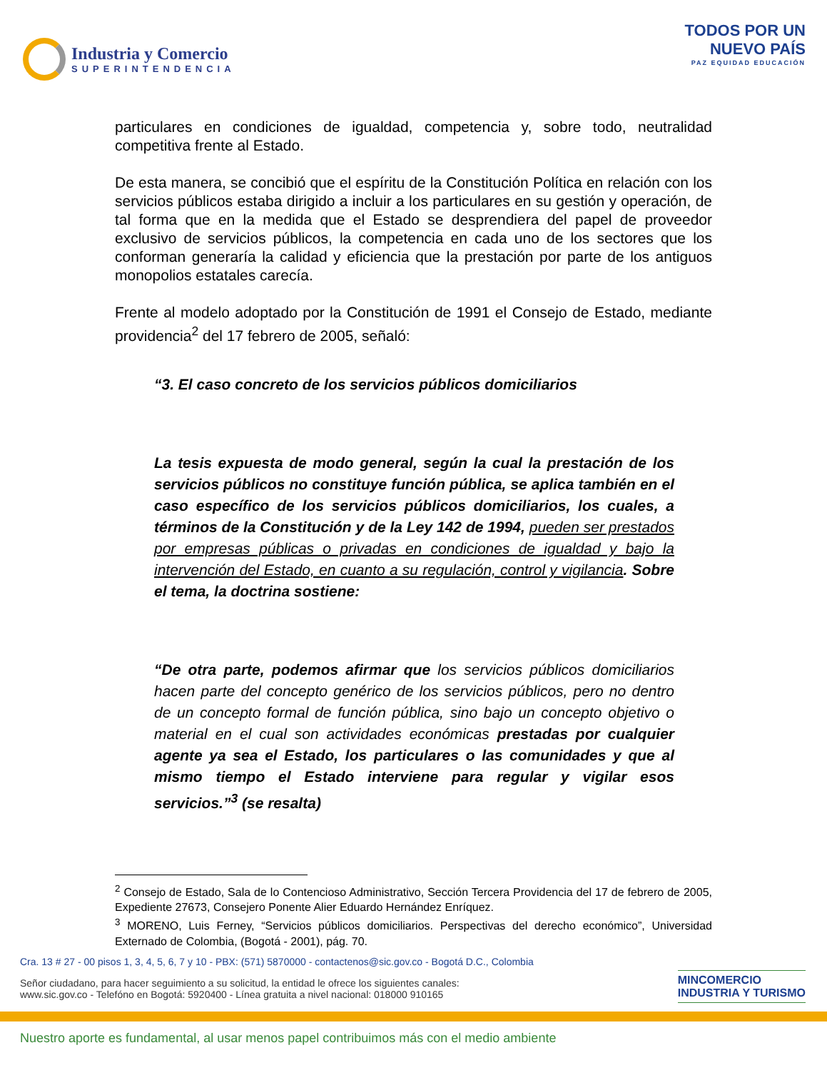Industria y Comercio
SUPERINTENDENCIA
TODOS POR UN
NUEVO PAÍS
PAZ EQUIDAD EDUCACIÓN
particulares en condiciones de igualdad, competencia y, sobre todo, neutralidad competitiva frente al Estado.
De esta manera, se concibió que el espíritu de la Constitución Política en relación con los servicios públicos estaba dirigido a incluir a los particulares en su gestión y operación, de tal forma que en la medida que el Estado se desprendiera del papel de proveedor exclusivo de servicios públicos, la competencia en cada uno de los sectores que los conforman generaría la calidad y eficiencia que la prestación por parte de los antiguos monopolios estatales carecía.
Frente al modelo adoptado por la Constitución de 1991 el Consejo de Estado, mediante providencia<sup>2</sup> del 17 febrero de 2005, señaló:
“3. El caso concreto de los servicios públicos domiciliarios
La tesis expuesta de modo general, según la cual la prestación de los servicios públicos no constituye función pública, se aplica también en el caso específico de los servicios públicos domiciliarios, los cuales, a términos de la Constitución y de la Ley 142 de 1994, pueden ser prestados por empresas públicas o privadas en condiciones de igualdad y bajo la intervención del Estado, en cuanto a su regulación, control y vigilancia. Sobre el tema, la doctrina sostiene:
“De otra parte, podemos afirmar que los servicios públicos domiciliarios hacen parte del concepto genérico de los servicios públicos, pero no dentro de un concepto formal de función pública, sino bajo un concepto objetivo o material en el cual son actividades económicas prestadas por cualquier agente ya sea el Estado, los particulares o las comunidades y que al mismo tiempo el Estado interviene para regular y vigilar esos servicios.”<sup>3</sup> (se resalta)
<sup>2</sup> Consejo de Estado, Sala de lo Contencioso Administrativo, Sección Tercera Providencia del 17 de febrero de 2005, Expediente 27673, Consejero Ponente Alier Eduardo Hernández Enríquez.
<sup>3</sup> MORENO, Luis Ferney, “Servicios públicos domiciliarios. Perspectivas del derecho económico”, Universidad Externado de Colombia, (Bogotá - 2001), pág. 70.
Cra. 13 # 27 - 00 pisos 1, 3, 4, 5, 6, 7 y 10 - PBX: (571) 5870000 - contactenos@sic.gov.co - Bogotá D.C., Colombia
Señor ciudadano, para hacer seguimiento a su solicitud, la entidad le ofrece los siguientes canales:
www.sic.gov.co - Telefóno en Bogotá: 5920400 - Línea gratuita a nivel nacional: 018000 910165
MINCOMERCIO
INDUSTRIA Y TURISMO
Nuestro aporte es fundamental, al usar menos papel contribuimos más con el medio ambiente